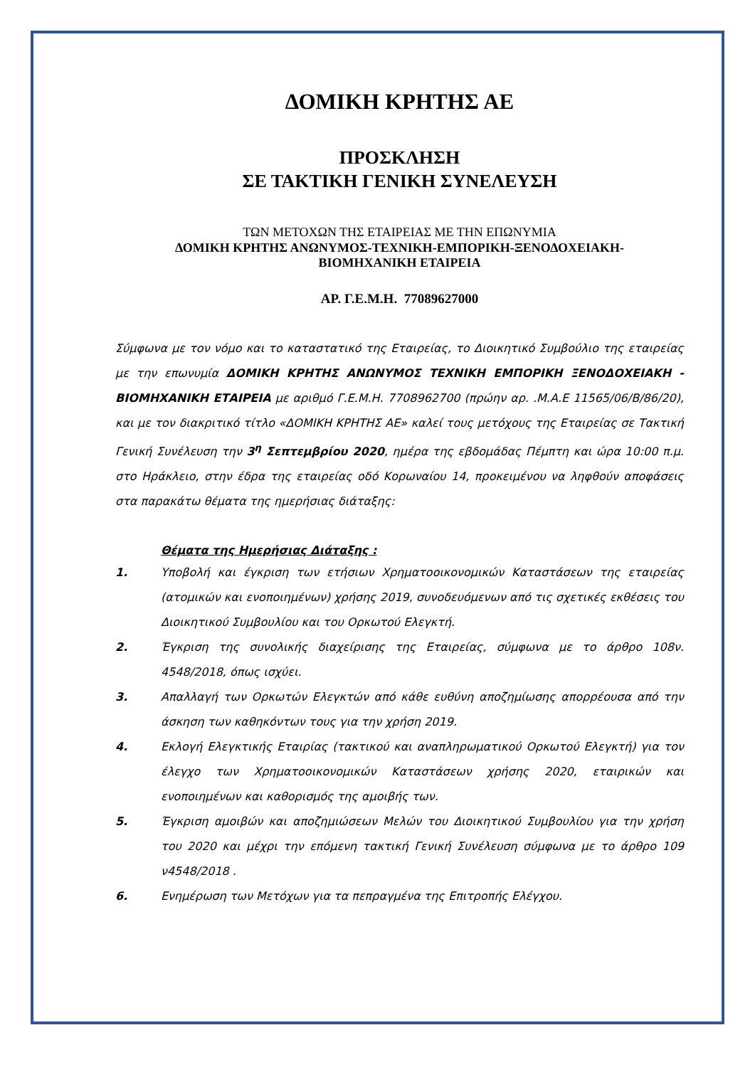ΔΟΜΙΚΗ ΚΡΗΤΗΣ ΑΕ
ΠΡΟΣΚΛΗΣΗ
ΣΕ ΤΑΚΤΙΚΗ ΓΕΝΙΚΗ ΣΥΝΕΛΕΥΣΗ
ΤΩΝ ΜΕΤΟΧΩΝ ΤΗΣ ΕΤΑΙΡΕΙΑΣ ΜΕ ΤΗΝ ΕΠΩΝΥΜΙΑ
ΔΟΜΙΚΗ ΚΡΗΤΗΣ ΑΝΩΝΥΜΟΣ-ΤΕΧΝΙΚΗ-ΕΜΠΟΡΙΚΗ-ΞΕΝΟΔΟΧΕΙΑΚΗ-
ΒΙΟΜΗΧΑΝΙΚΗ ΕΤΑΙΡΕΙΑ
ΑΡ. Γ.Ε.Μ.Η. 77089627000
Σύμφωνα με τον νόμο και το καταστατικό της Εταιρείας, το Διοικητικό Συμβούλιο της εταιρείας με την επωνυμία ΔΟΜΙΚΗ ΚΡΗΤΗΣ ΑΝΩΝΥΜΟΣ ΤΕΧΝΙΚΗ ΕΜΠΟΡΙΚΗ ΞΕΝΟΔΟΧΕΙΑΚΗ - ΒΙΟΜΗΧΑΝΙΚΗ ΕΤΑΙΡΕΙΑ με αριθμό Γ.Ε.Μ.Η. 7708962700 (πρώην αρ. .Μ.Α.Ε 11565/06/Β/86/20), και με τον διακριτικό τίτλο «ΔΟΜΙΚΗ ΚΡΗΤΗΣ ΑΕ» καλεί τους μετόχους της Εταιρείας σε Τακτική Γενική Συνέλευση την 3<sup>η</sup> Σεπτεμβρίου 2020, ημέρα της εβδομάδας Πέμπτη και ώρα 10:00 π.μ. στο Ηράκλειο, στην έδρα της εταιρείας οδό Κορωναίου 14, προκειμένου να ληφθούν αποφάσεις στα παρακάτω θέματα της ημερήσιας διάταξης:
Θέματα της Ημερήσιας Διάταξης :
1. Υποβολή και έγκριση των ετήσιων Χρηματοοικονομικών Καταστάσεων της εταιρείας (ατομικών και ενοποιημένων) χρήσης 2019, συνοδευόμενων από τις σχετικές εκθέσεις του Διοικητικού Συμβουλίου και του Ορκωτού Ελεγκτή.
2. Έγκριση της συνολικής διαχείρισης της Εταιρείας, σύμφωνα με το άρθρο 108ν. 4548/2018, όπως ισχύει.
3. Απαλλαγή των Ορκωτών Ελεγκτών από κάθε ευθύνη αποζημίωσης απορρέουσα από την άσκηση των καθηκόντων τους για την χρήση 2019.
4. Εκλογή Ελεγκτικής Εταιρίας (τακτικού και αναπληρωματικού Ορκωτού Ελεγκτή) για τον έλεγχο των Χρηματοοικονομικών Καταστάσεων χρήσης 2020, εταιρικών και ενοποιημένων και καθορισμός της αμοιβής των.
5. Έγκριση αμοιβών και αποζημιώσεων Μελών του Διοικητικού Συμβουλίου για την χρήση του 2020 και μέχρι την επόμενη τακτική Γενική Συνέλευση σύμφωνα με το άρθρο 109 ν4548/2018 .
6. Ενημέρωση των Μετόχων για τα πεπραγμένα της Επιτροπής Ελέγχου.